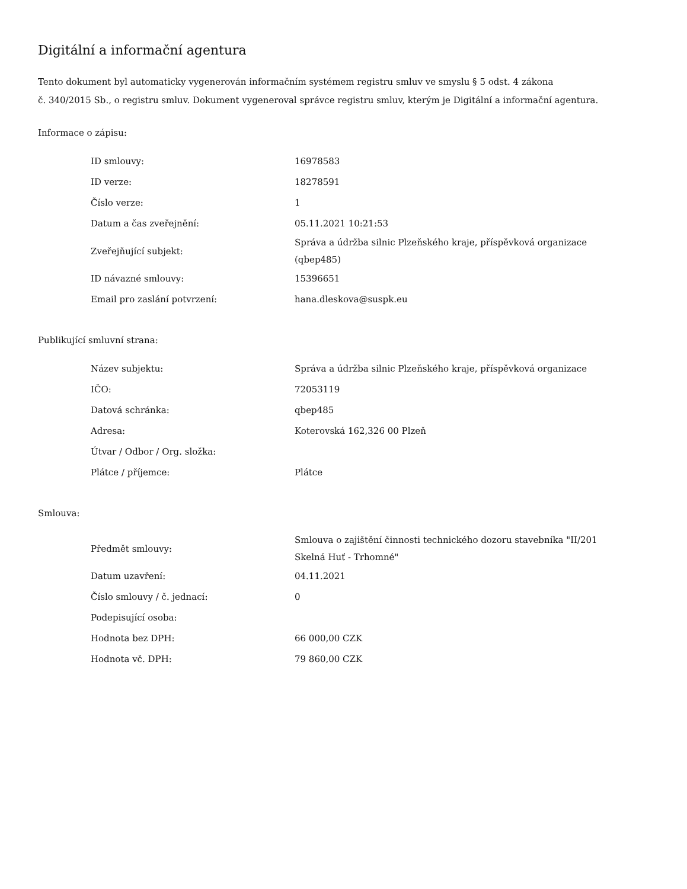Digitální a informační agentura
Tento dokument byl automaticky vygenerován informačním systémem registru smluv ve smyslu § 5 odst. 4 zákona
č. 340/2015 Sb., o registru smluv. Dokument vygeneroval správce registru smluv, kterým je Digitální a informační agentura.
Informace o zápisu:
| ID smlouvy: | 16978583 |
| ID verze: | 18278591 |
| Číslo verze: | 1 |
| Datum a čas zveřejnění: | 05.11.2021 10:21:53 |
| Zveřejňující subjekt: | Správa a údržba silnic Plzeňského kraje, příspěvková organizace (qbep485) |
| ID návazné smlouvy: | 15396651 |
| Email pro zaslání potvrzení: | hana.dleskova@suspk.eu |
Publikující smluvní strana:
| Název subjektu: | Správa a údržba silnic Plzeňského kraje, příspěvková organizace |
| IČO: | 72053119 |
| Datová schránka: | qbep485 |
| Adresa: | Koterovská 162,326 00 Plzeň |
| Útvar / Odbor / Org. složka: | |
| Plátce / příjemce: | Plátce |
Smlouva:
| Předmět smlouvy: | Smlouva o zajištění činnosti technického dozoru stavebníka "II/201 Skelná Huť - Trhomné" |
| Datum uzavření: | 04.11.2021 |
| Číslo smlouvy / č. jednací: | 0 |
| Podepisující osoba: | |
| Hodnota bez DPH: | 66 000,00 CZK |
| Hodnota vč. DPH: | 79 860,00 CZK |